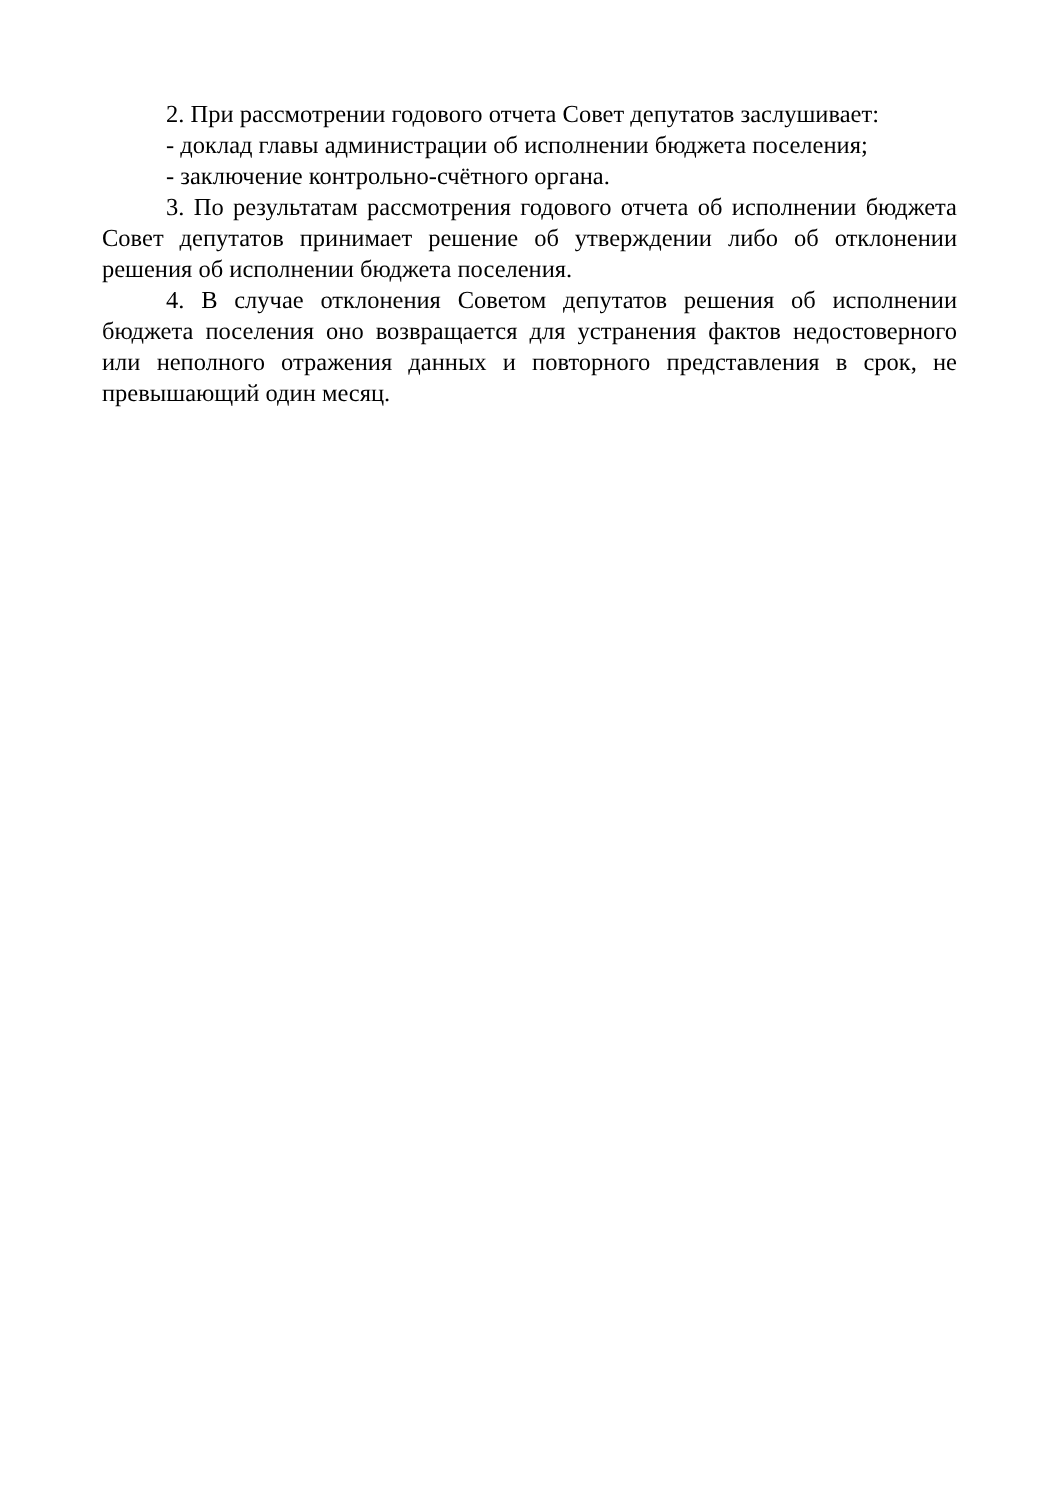2. При рассмотрении годового отчета Совет депутатов заслушивает:
- доклад главы администрации об исполнении бюджета поселения;
- заключение контрольно-счётного органа.
3. По результатам рассмотрения годового отчета об исполнении бюджета Совет депутатов принимает решение об утверждении либо об отклонении решения об исполнении бюджета поселения.
4. В случае отклонения Советом депутатов решения об исполнении бюджета поселения оно возвращается для устранения фактов недостоверного или неполного отражения данных и повторного представления в срок, не превышающий один месяц.